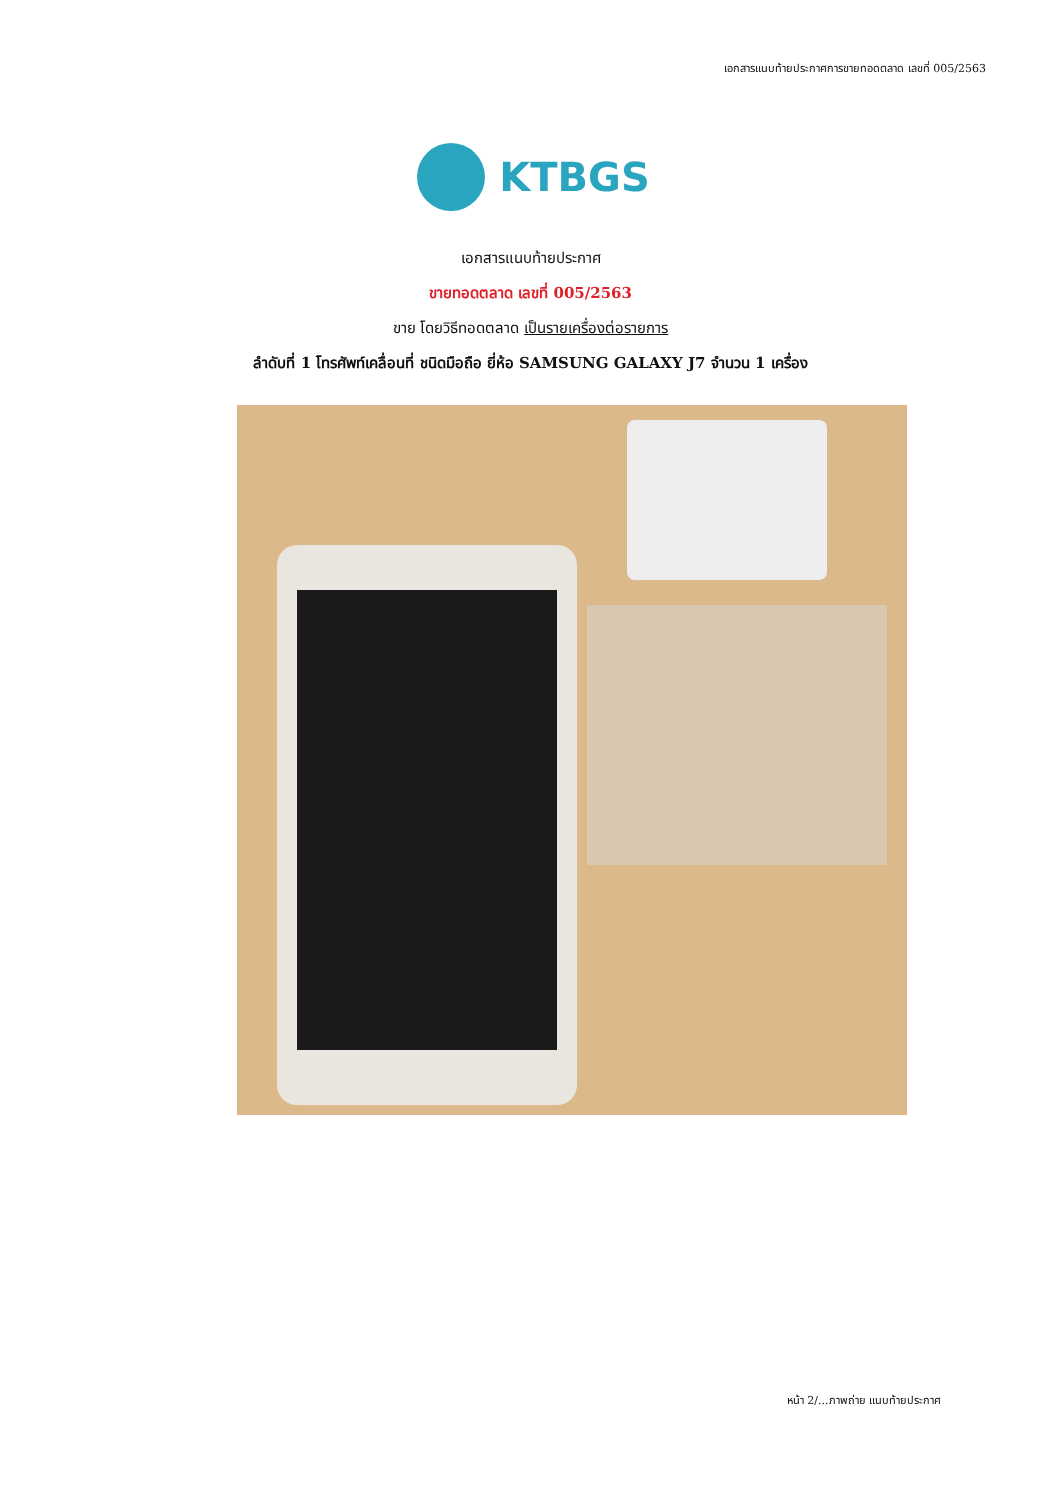เอกสารแนบท้ายประกาศการขายทอดตลาด เลขที่ 005/2563
KTBGS
เอกสารแนบท้ายประกาศ
ขายทอดตลาด เลขที่ 005/2563
ขาย โดยวิธีทอดตลาด เป็นรายเครื่องต่อรายการ
ลำดับที่ 1 โทรศัพท์เคลื่อนที่ ชนิดมือถือ ยี่ห้อ SAMSUNG GALAXY J7 จำนวน 1 เครื่อง
หน้า 2/...ภาพถ่าย แนบท้ายประกาศ